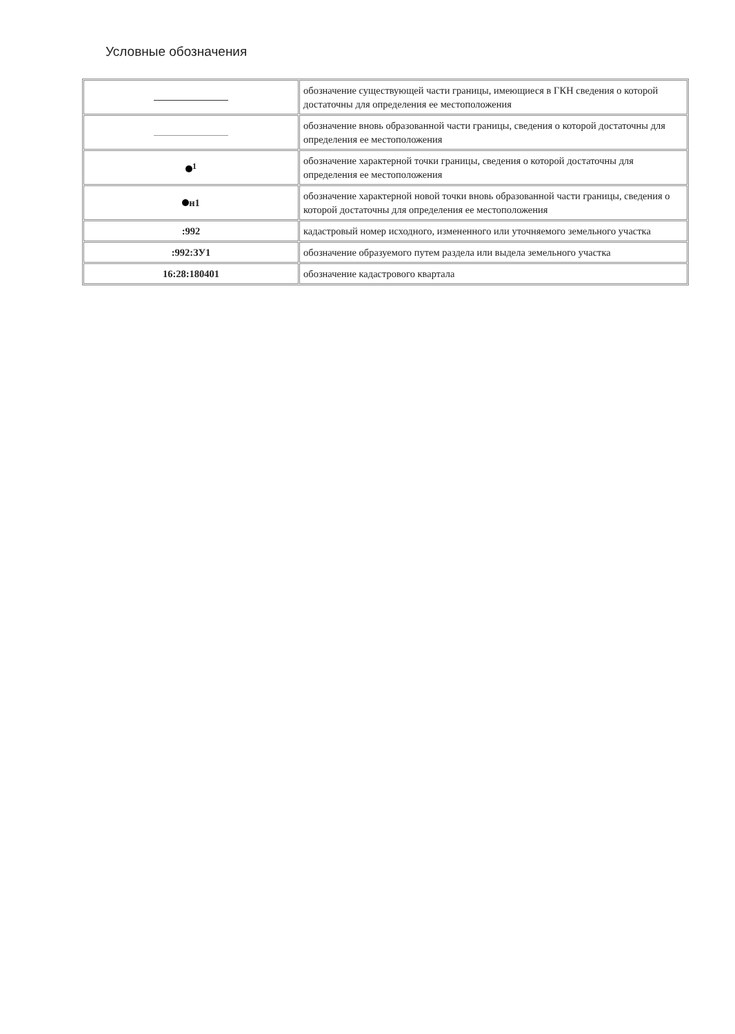Условные обозначения
| | обозначение существующей части границы, имеющиеся в ГКН сведения о которой достаточны для определения ее местоположения |
| | обозначение вновь образованной части границы, сведения о которой достаточны для определения ее местоположения |
| <sup>1</sup> | обозначение характерной точки границы, сведения о которой достаточны для определения ее местоположения |
| н1 | обозначение характерной новой точки вновь образованной части границы, сведения о которой достаточны для определения ее местоположения |
| :992 | кадастровый номер исходного, измененного или уточняемого земельного участка |
| :992:ЗУ1 | обозначение образуемого путем раздела или выдела земельного участка |
| 16:28:180401 | обозначение кадастрового квартала |